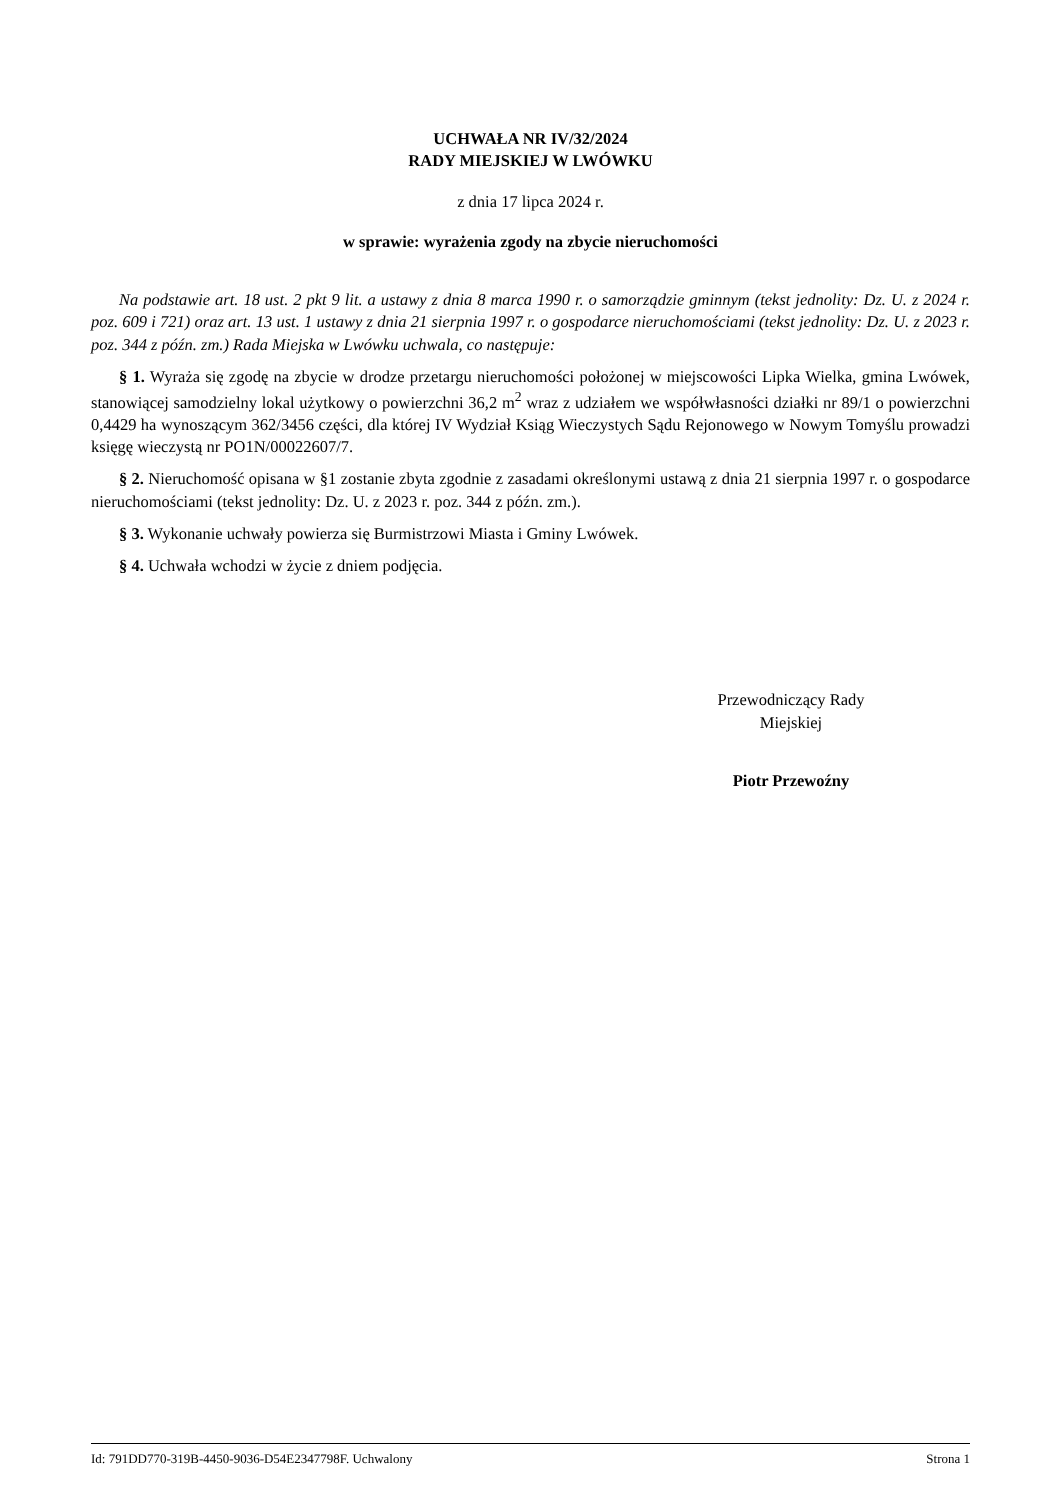UCHWAŁA NR IV/32/2024
RADY MIEJSKIEJ W LWÓWKU
z dnia 17 lipca 2024 r.
w sprawie: wyrażenia zgody na zbycie nieruchomości
Na podstawie art. 18 ust. 2 pkt 9 lit. a ustawy z dnia 8 marca 1990 r. o samorządzie gminnym (tekst jednolity: Dz. U. z 2024 r. poz. 609 i 721) oraz art. 13 ust. 1 ustawy z dnia 21 sierpnia 1997 r. o gospodarce nieruchomościami (tekst jednolity: Dz. U. z 2023 r. poz. 344 z późn. zm.) Rada Miejska w Lwówku uchwala, co następuje:
§ 1. Wyraża się zgodę na zbycie w drodze przetargu nieruchomości położonej w miejscowości Lipka Wielka, gmina Lwówek, stanowiącej samodzielny lokal użytkowy o powierzchni 36,2 m<sup>2</sup> wraz z udziałem we współwłasności działki nr 89/1 o powierzchni 0,4429 ha wynoszącym 362/3456 części, dla której IV Wydział Ksiąg Wieczystych Sądu Rejonowego w Nowym Tomyślu prowadzi księgę wieczystą nr PO1N/00022607/7.
§ 2. Nieruchomość opisana w §1 zostanie zbyta zgodnie z zasadami określonymi ustawą z dnia 21 sierpnia 1997 r. o gospodarce nieruchomościami (tekst jednolity: Dz. U. z 2023 r. poz. 344 z późn. zm.).
§ 3. Wykonanie uchwały powierza się Burmistrzowi Miasta i Gminy Lwówek.
§ 4. Uchwała wchodzi w życie z dniem podjęcia.
Przewodniczący Rady
Miejskiej
Piotr Przewoźny
Id: 791DD770-319B-4450-9036-D54E2347798F. Uchwalony Strona 1